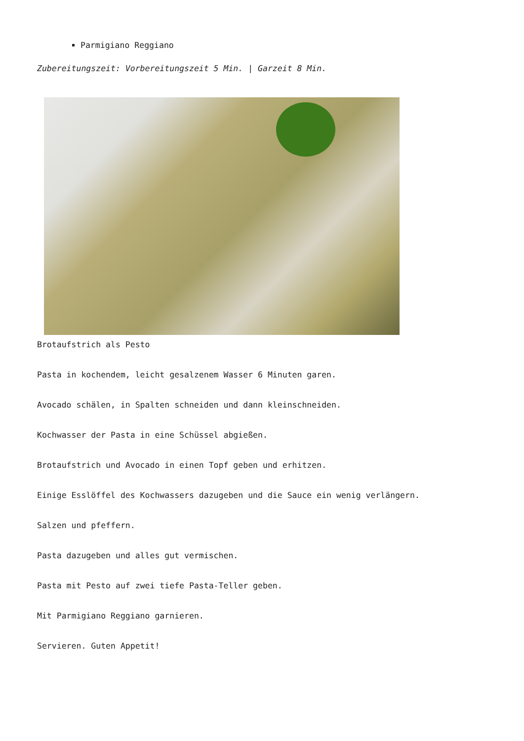Parmigiano Reggiano
Zubereitungszeit: Vorbereitungszeit 5 Min. | Garzeit 8 Min.
Brotaufstrich als Pesto
Pasta in kochendem, leicht gesalzenem Wasser 6 Minuten garen.
Avocado schälen, in Spalten schneiden und dann kleinschneiden.
Kochwasser der Pasta in eine Schüssel abgießen.
Brotaufstrich und Avocado in einen Topf geben und erhitzen.
Einige Esslöffel des Kochwassers dazugeben und die Sauce ein wenig verlängern.
Salzen und pfeffern.
Pasta dazugeben und alles gut vermischen.
Pasta mit Pesto auf zwei tiefe Pasta-Teller geben.
Mit Parmigiano Reggiano garnieren.
Servieren. Guten Appetit!